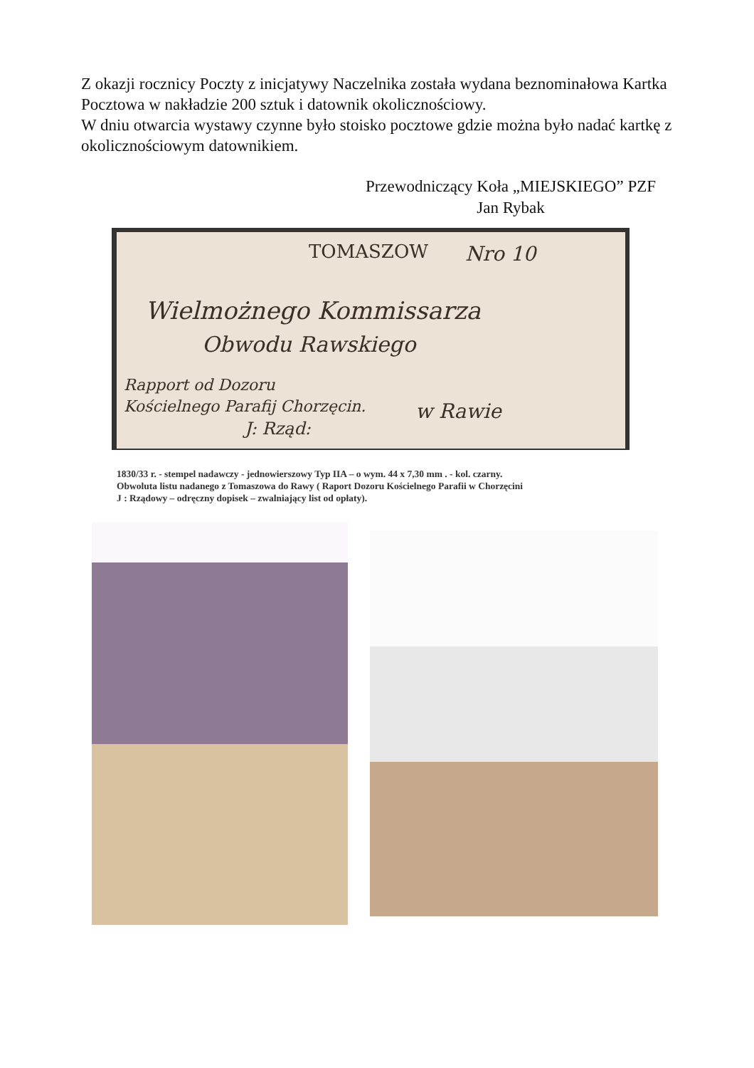Z okazji rocznicy Poczty z inicjatywy Naczelnika została wydana beznominałowa Kartka Pocztowa w nakładzie 200 sztuk i datownik okolicznościowy.
W dniu otwarcia wystawy czynne było stoisko pocztowe gdzie można było nadać kartkę z okolicznościowym datownikiem.
Przewodniczący Koła „MIEJSKIEGO” PZF
Jan Rybak
TOMASZOW Nro 10
Wielmożnego Kommissarza
Obwodu Rawskiego
Rapport od Dozoru
Kościelnego Parafij Chorzęcin.
J: Rząd:
w Rawie
1830/33 r. - stempel nadawczy - jednowierszowy Typ IIA – o wym. 44 x 7,30 mm . - kol. czarny.
Obwoluta listu nadanego z Tomaszowa do Rawy ( Raport Dozoru Kościelnego Parafii w Chorzęcini
J : Rządowy – odręczny dopisek – zwalniający list od opłaty).